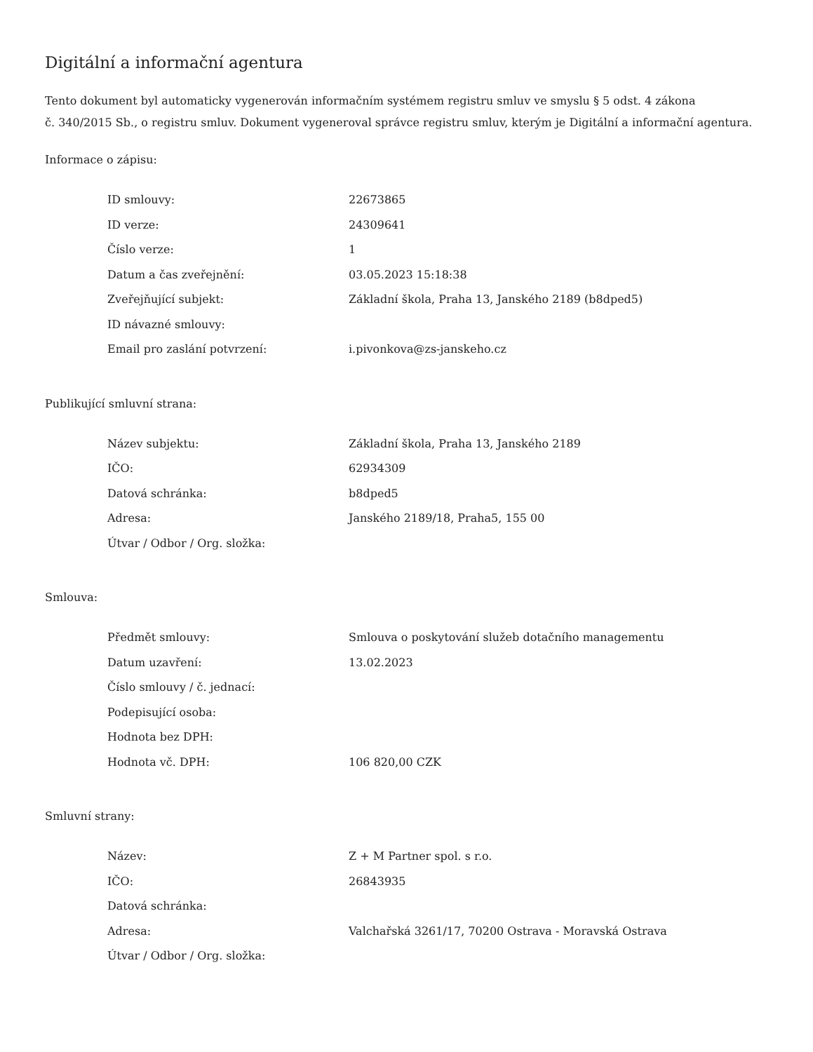Digitální a informační agentura
Tento dokument byl automaticky vygenerován informačním systémem registru smluv ve smyslu § 5 odst. 4 zákona
č. 340/2015 Sb., o registru smluv. Dokument vygeneroval správce registru smluv, kterým je Digitální a informační agentura.
Informace o zápisu:
| ID smlouvy: | 22673865 |
| ID verze: | 24309641 |
| Číslo verze: | 1 |
| Datum a čas zveřejnění: | 03.05.2023 15:18:38 |
| Zveřejňující subjekt: | Základní škola, Praha 13, Janského 2189 (b8dped5) |
| ID návazné smlouvy: | |
| Email pro zaslání potvrzení: | i.pivonkova@zs-janskeho.cz |
Publikující smluvní strana:
| Název subjektu: | Základní škola, Praha 13, Janského 2189 |
| IČO: | 62934309 |
| Datová schránka: | b8dped5 |
| Adresa: | Janského 2189/18, Praha5, 155 00 |
| Útvar / Odbor / Org. složka: | |
Smlouva:
| Předmět smlouvy: | Smlouva o poskytování služeb dotačního managementu |
| Datum uzavření: | 13.02.2023 |
| Číslo smlouvy / č. jednací: | |
| Podepisující osoba: | |
| Hodnota bez DPH: | |
| Hodnota vč. DPH: | 106 820,00 CZK |
Smluvní strany:
| Název: | Z + M Partner spol. s r.o. |
| IČO: | 26843935 |
| Datová schránka: | |
| Adresa: | Valchařská 3261/17, 70200 Ostrava - Moravská Ostrava |
| Útvar / Odbor / Org. složka: | |